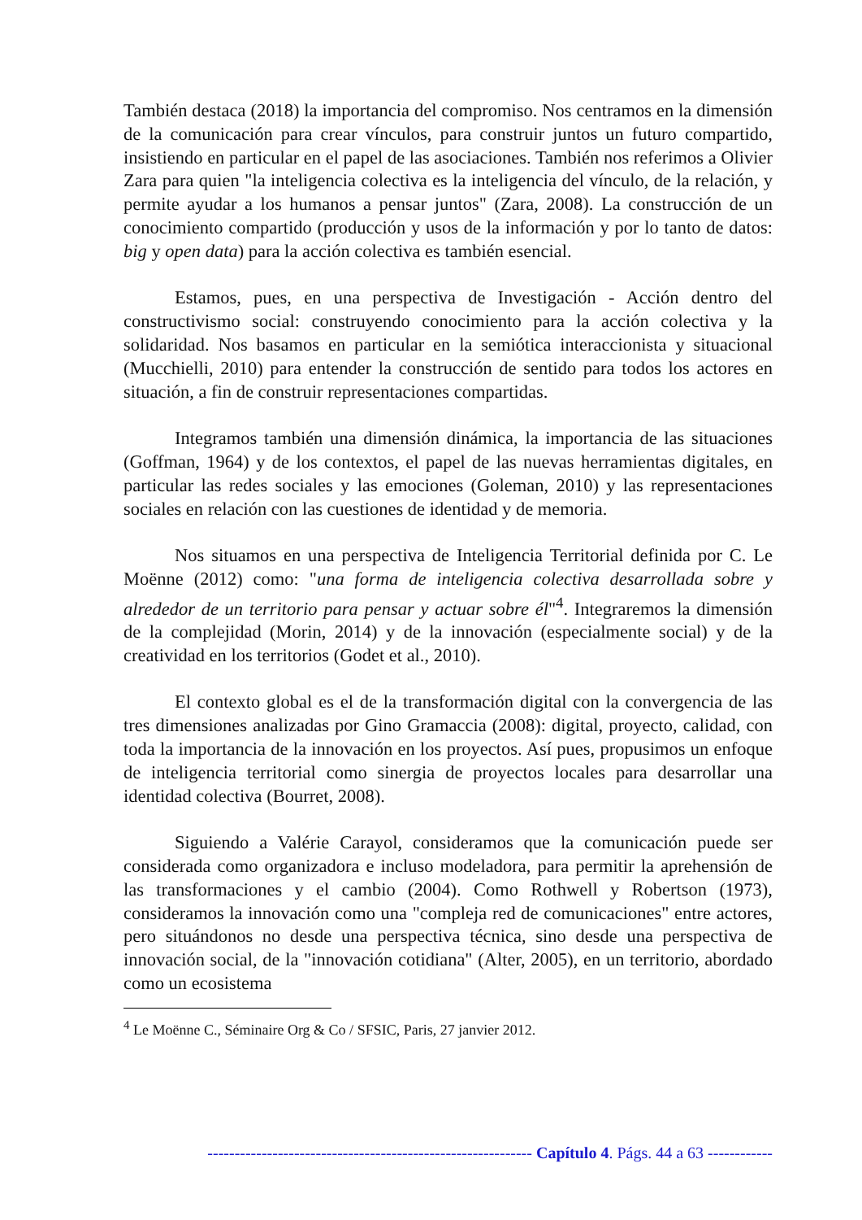También destaca (2018) la importancia del compromiso. Nos centramos en la dimensión de la comunicación para crear vínculos, para construir juntos un futuro compartido, insistiendo en particular en el papel de las asociaciones. También nos referimos a Olivier Zara para quien "la inteligencia colectiva es la inteligencia del vínculo, de la relación, y permite ayudar a los humanos a pensar juntos" (Zara, 2008). La construcción de un conocimiento compartido (producción y usos de la información y por lo tanto de datos: big y open data) para la acción colectiva es también esencial.
Estamos, pues, en una perspectiva de Investigación - Acción dentro del constructivismo social: construyendo conocimiento para la acción colectiva y la solidaridad. Nos basamos en particular en la semiótica interaccionista y situacional (Mucchielli, 2010) para entender la construcción de sentido para todos los actores en situación, a fin de construir representaciones compartidas.
Integramos también una dimensión dinámica, la importancia de las situaciones (Goffman, 1964) y de los contextos, el papel de las nuevas herramientas digitales, en particular las redes sociales y las emociones (Goleman, 2010) y las representaciones sociales en relación con las cuestiones de identidad y de memoria.
Nos situamos en una perspectiva de Inteligencia Territorial definida por C. Le Moënne (2012) como: "una forma de inteligencia colectiva desarrollada sobre y alrededor de un territorio para pensar y actuar sobre él"<sup>4</sup>. Integraremos la dimensión de la complejidad (Morin, 2014) y de la innovación (especialmente social) y de la creatividad en los territorios (Godet et al., 2010).
El contexto global es el de la transformación digital con la convergencia de las tres dimensiones analizadas por Gino Gramaccia (2008): digital, proyecto, calidad, con toda la importancia de la innovación en los proyectos. Así pues, propusimos un enfoque de inteligencia territorial como sinergia de proyectos locales para desarrollar una identidad colectiva (Bourret, 2008).
Siguiendo a Valérie Carayol, consideramos que la comunicación puede ser considerada como organizadora e incluso modeladora, para permitir la aprehensión de las transformaciones y el cambio (2004). Como Rothwell y Robertson (1973), consideramos la innovación como una "compleja red de comunicaciones" entre actores, pero situándonos no desde una perspectiva técnica, sino desde una perspectiva de innovación social, de la "innovación cotidiana" (Alter, 2005), en un territorio, abordado como un ecosistema
<sup>4</sup> Le Moënne C., Séminaire Org & Co / SFSIC, Paris, 27 janvier 2012.
------------------------------------------------------------ Capítulo 4. Págs. 44 a 63 ------------